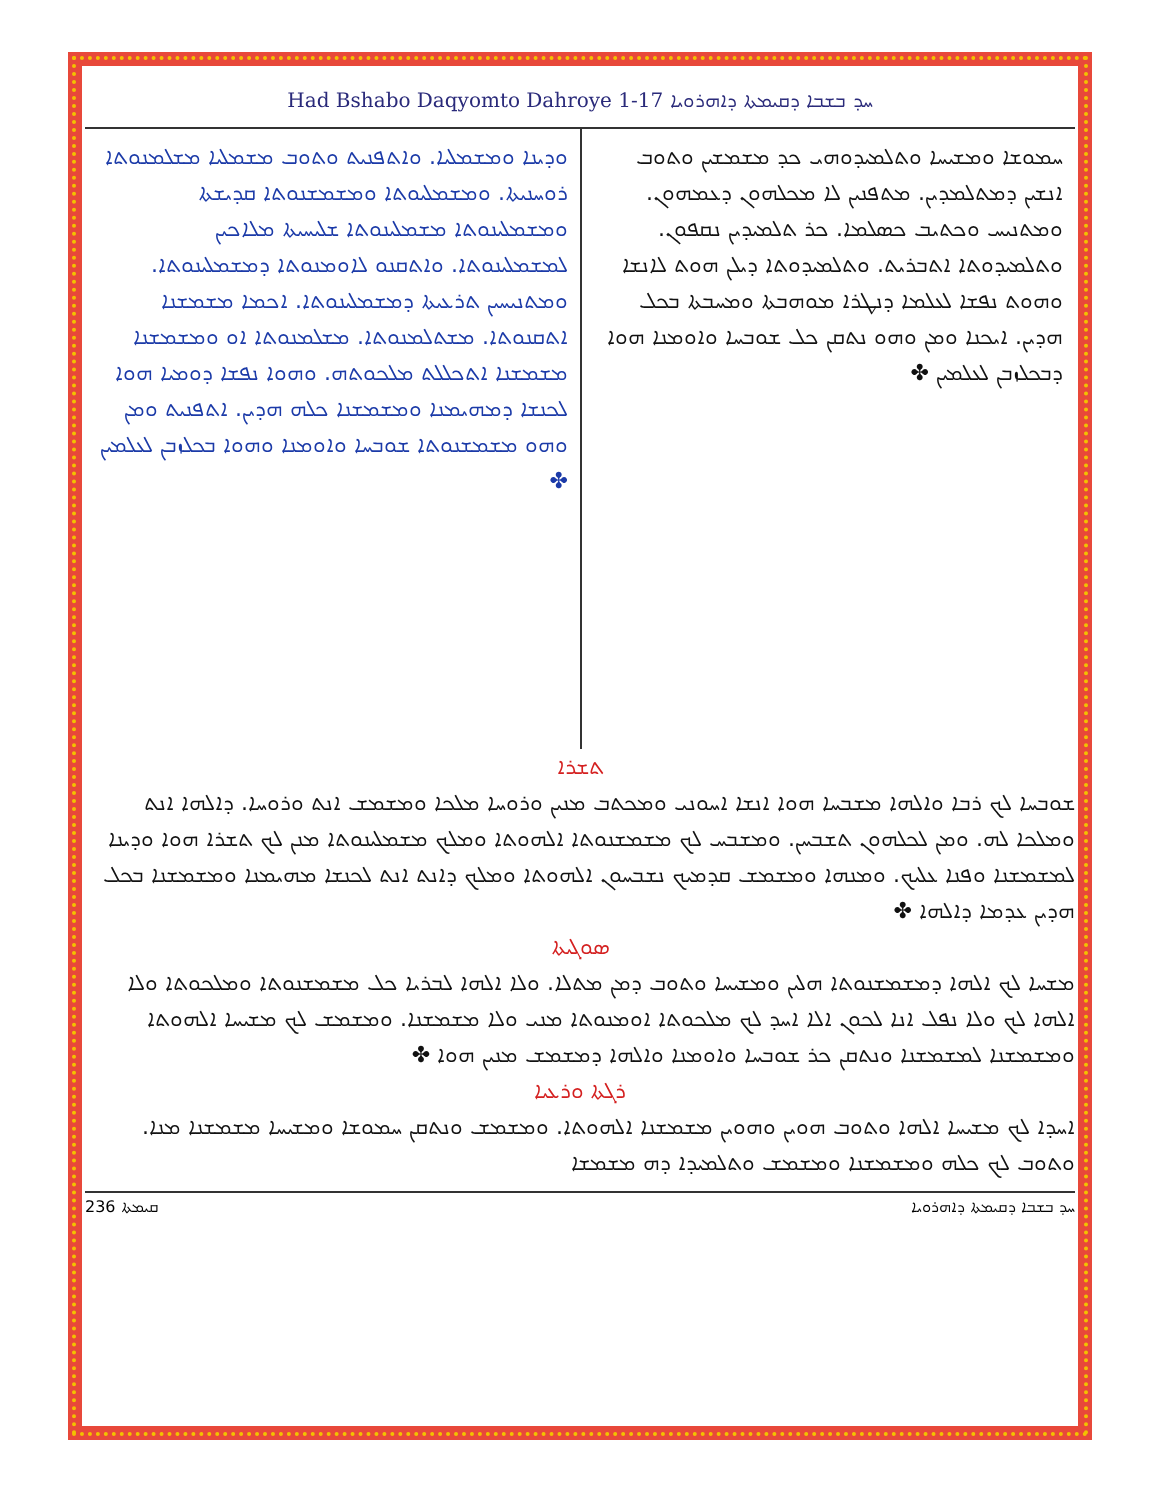Had Bshabo Daqyomto Dahroye 1-17 ܚܕ ܒܫܒܐ ܕܩܝܡܬܐ ܕܐܗܪܘܝܐ
ܚܡܘܫܐ ܘܡܫܝܚܐ ܘܬܠܡܝܕܘܗܝ ܟܕ ܡܫܡܫܝܢ ܘܬܘܒ ܐܢܫܝܢ ܕܡܬܠܡܕܝܢ. ܡܬܦܢܝܢ ܠܐ ܡܟܠܗܘܢ ܕܥܡܗܘܢ. ܘܡܬܢܝܚ ܘܟܬܝܒ ܟܣܠܡܐ. ܟܪ ܬܠܡܝܕܝܢ ܢܩܦܘܢ. ܘܬܠܡܝܕܘܬܐ ܐܬܒܪܝܬ. ܘܬܠܡܝܕܘܬܐ ܕܝܠܢ ܗܘܬ ܠܐܢܫܐ ܘܗܘܬ ܢܦܫܐ ܠܥܠܡܐ ܕܢܛܪܐ ܡܘܗܒܬܐ ܘܡܚܒܬܐ ܒܟܠ ܗܕܝܢ. ܐܝܟܢܐ ܘܡܢ ܘܗܘ ܢܬܩܢ ܟܠ ܫܘܒܚܐ ܘܐܘܡܢܐ ܗܘܐ ܕܒܟܠܙܒܢ ܠܥܠܡܝܢ ✤
ܘܕܝܢܐ ܘܡܫܡܠܝܐ. ܘܐܬܦܢܝܬ ܘܬܘܒ ܡܫܡܠܝܐ ܡܫܠܡܢܘܬܐ ܪܘܚܢܝܬܐ. ܘܡܫܡܠܝܘܬܐ ܘܡܫܡܫܢܘܬܐ ܩܕܝܫܬܐ ܘܡܫܡܠܝܢܘܬܐ ܡܫܡܠܝܢܘܬܐ ܫܠܝܚܝܬܐ ܡܠܐܟܝܢ ܠܡܫܡܠܝܢܘܬܐ. ܘܐܬܩܢܘ ܠܐܘܡܢܘܬܐ ܕܡܫܡܠܝܢܘܬܐ. ܘܡܬܢܝܚܝܢ ܬܪܥܝܬܐ ܕܡܫܡܠܝܢܘܬܐ. ܐܟܡܐ ܡܫܡܫܢܐ ܐܬܩܢܘܬܐ. ܡܫܬܠܡܢܘܬܐ. ܡܫܠܡܢܘܬܐ ܐܘ ܘܡܫܡܫܢܐ ܡܫܡܫܢܐ ܐܬܟܠܠܬ ܡܠܟܘܬܗ. ܘܗܘܐ ܢܦܫܐ ܕܘܡܝܐ ܗܘܐ ܠܟܢܫܐ ܕܡܗܝܡܢܐ ܘܡܫܡܫܢܐ ܟܠܗ ܗܕܝܢ. ܐܬܦܢܝܬ ܘܡܢ ܘܗܘ ܡܫܡܫܢܘܬܐ ܫܘܒܚܐ ܘܐܘܡܢܐ ܘܗܘܐ ܒܟܠܙܒܢ ܠܥܠܡܝܢ ✤
ܬܫܪܐ
ܫܘܒܚܐ ܠܟ ܪܒܐ ܘܐܠܗܐ ܡܫܒܚܐ ܗܘܐ ܐܢܫܐ ܐܚܘܢܝ ܘܡܟܬܒ ܡܢܝܢ ܘܪܘܚܐ ܡܠܟܐ ܘܡܫܡܫ ܐܢܬ ܘܪܘܚܐ. ܕܐܠܗܐ ܐܢܬ ܘܡܠܟܐ ܠܗ. ܘܡܢ ܠܟܠܗܘܢ ܬܫܒܚܢ. ܘܡܫܒܚ ܠܟ ܡܫܡܫܢܘܬܐ ܐܠܗܘܬܐ ܘܡܠܟ ܡܫܡܠܝܢܘܬܐ ܡܢܢ ܠܟ ܬܫܪܐ ܗܘܐ ܘܕܝܢܐ ܠܡܫܡܫܢܐ ܘܦܢܐ ܥܠܝܟ. ܘܡܢܗܐ ܘܡܫܡܫ ܩܕܡܝܟ ܢܫܒܚܘܢ ܐܠܗܘܬܐ ܘܡܠܟ ܕܐܢܬ ܐܢܬ ܠܟܢܫܐ ܡܗܝܡܢܐ ܘܡܫܡܫܢܐ ܒܟܠ ܗܕܝܢ ܥܕܡܐ ܕܐܠܗܐ ✤
ܣܘܓܝܬܐ
ܡܫܚܐ ܠܟ ܐܠܗܐ ܕܡܫܡܫܢܘܬܐ ܗܠܝܢ ܘܡܫܝܚܐ ܘܬܘܒ ܕܡܢ ܡܬܠܐ. ܘܠܐ ܐܠܗܐ ܠܒܪܝܐ ܟܠ ܡܫܡܫܢܘܬܐ ܘܡܠܟܘܬܐ ܘܠܐ ܐܠܗܐ ܠܟ ܘܠܐ ܢܦܠ ܐܢܐ ܠܟܘܢ ܐܠܐ ܐܚܕ ܠܟ ܡܠܟܘܬܐ ܐܘܡܢܘܬܐ ܡܢܝ ܘܠܐ ܡܫܡܫܢܐ. ܘܡܫܡܫ ܠܟ ܡܫܝܚܐ ܐܠܗܘܬܐ ܘܡܫܡܫܢܐ ܠܡܫܡܫܢܐ ܘܢܬܩܢ ܟܪ ܫܘܒܚܐ ܘܐܘܡܢܐ ܘܐܠܗܐ ܕܡܫܡܫ ܡܢܝܢ ܗܘܐ ✤
ܪܓܬܐ ܘܪܥܝܐ
ܐܚܕܐ ܠܟ ܡܫܝܚܐ ܐܠܗܐ ܘܬܘܒ ܗܘܝܢ ܘܗܘܝܢ ܡܫܡܫܢܐ ܐܠܗܘܬܐ. ܘܡܫܡܫ ܘܢܬܩܢ ܚܡܘܫܐ ܘܡܫܝܚܐ ܡܫܡܫܢܐ ܡܢܐ. ܘܬܘܒ ܠܟ ܟܠܗ ܘܡܫܡܫܢܐ ܘܡܫܡܫ ܘܬܠܡܝܕܐ ܕܗ ܡܫܡܫܐ
ܩܝܡܬܐ 236 ܚܕ ܒܫܒܐ ܕܩܝܡܬܐ ܕܐܗܪܘܝܐ